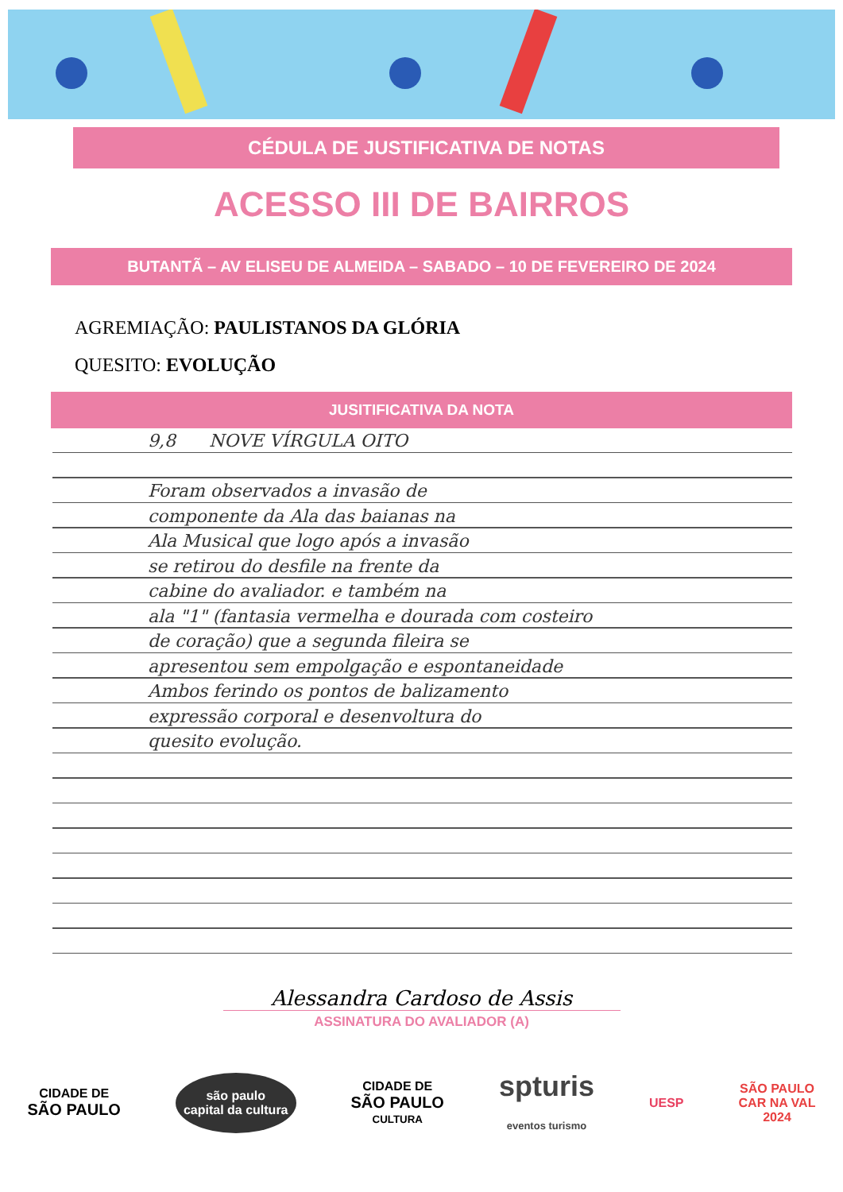CÉDULA DE JUSTIFICATIVA DE NOTAS
ACESSO III DE BAIRROS
BUTANTÃ – AV ELISEU DE ALMEIDA – SABADO – 10 DE FEVEREIRO DE 2024
AGREMIAÇÃO: PAULISTANOS DA GLÓRIA
QUESITO: EVOLUÇÃO
JUSITIFICATIVA DA NOTA
9,8 NOVE VÍRGULA OITO
Foram observados a invasão de
componente da Ala das baianas na
Ala Musical que logo após a invasão
se retirou do desfile na frente da
cabine do avaliador. e também na
ala "1" (fantasia vermelha e dourada com costeiro
de coração) que a segunda fileira se
apresentou sem empolgação e espontaneidade
Ambos ferindo os pontos de balizamento
expressão corporal e desenvoltura do
quesito evolução.
Alessandra Cardoso de Assis
ASSINATURA DO AVALIADOR (A)
CIDADE DE
SÃO PAULO
são paulo
capital da cultura
CIDADE DE
SÃO PAULO
CULTURA
spturis
eventos turismo
UESP
SÃO PAULO
CAR NA VAL
2024